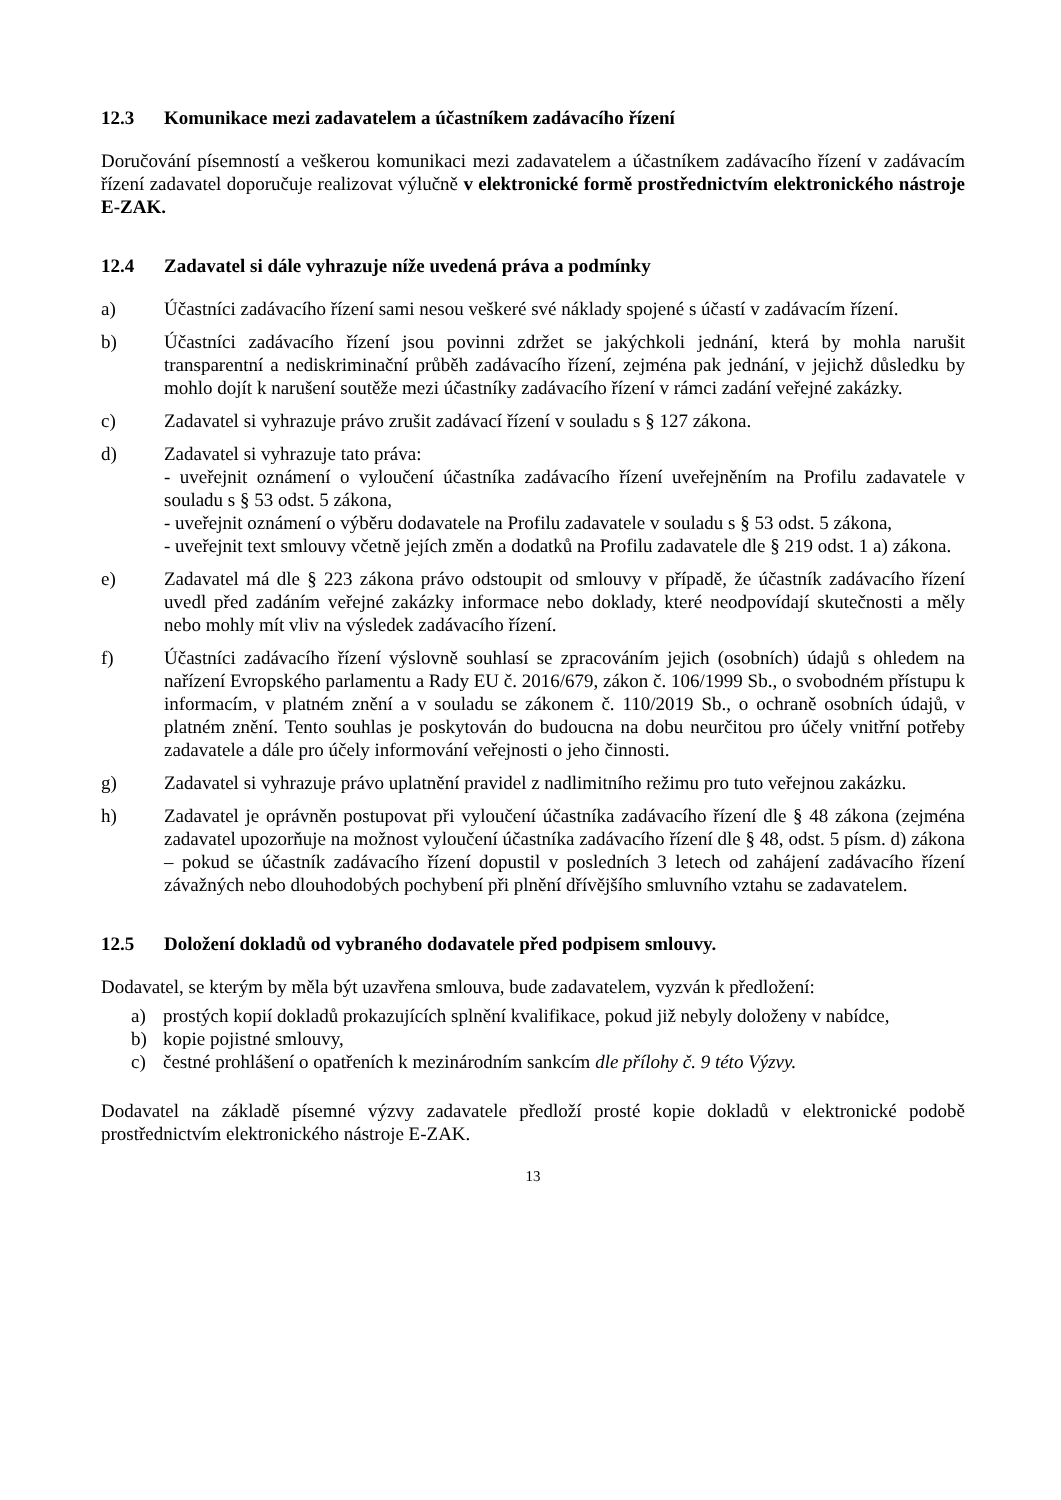12.3 Komunikace mezi zadavatelem a účastníkem zadávacího řízení
Doručování písemností a veškerou komunikaci mezi zadavatelem a účastníkem zadávacího řízení v zadávacím řízení zadavatel doporučuje realizovat výlučně v elektronické formě prostřednictvím elektronického nástroje E-ZAK.
12.4 Zadavatel si dále vyhrazuje níže uvedená práva a podmínky
a) Účastníci zadávacího řízení sami nesou veškeré své náklady spojené s účastí v zadávacím řízení.
b) Účastníci zadávacího řízení jsou povinni zdržet se jakýchkoli jednání, která by mohla narušit transparentní a nediskriminační průběh zadávacího řízení, zejména pak jednání, v jejichž důsledku by mohlo dojít k narušení soutěže mezi účastníky zadávacího řízení v rámci zadání veřejné zakázky.
c) Zadavatel si vyhrazuje právo zrušit zadávací řízení v souladu s § 127 zákona.
d) Zadavatel si vyhrazuje tato práva:
- uveřejnit oznámení o vyloučení účastníka zadávacího řízení uveřejněním na Profilu zadavatele v souladu s § 53 odst. 5 zákona,
- uveřejnit oznámení o výběru dodavatele na Profilu zadavatele v souladu s § 53 odst. 5 zákona,
- uveřejnit text smlouvy včetně jejích změn a dodatků na Profilu zadavatele dle § 219 odst. 1 a) zákona.
e) Zadavatel má dle § 223 zákona právo odstoupit od smlouvy v případě, že účastník zadávacího řízení uvedl před zadáním veřejné zakázky informace nebo doklady, které neodpovídají skutečnosti a měly nebo mohly mít vliv na výsledek zadávacího řízení.
f) Účastníci zadávacího řízení výslovně souhlasí se zpracováním jejich (osobních) údajů s ohledem na nařízení Evropského parlamentu a Rady EU č. 2016/679, zákon č. 106/1999 Sb., o svobodném přístupu k informacím, v platném znění a v souladu se zákonem č. 110/2019 Sb., o ochraně osobních údajů, v platném znění. Tento souhlas je poskytován do budoucna na dobu neurčitou pro účely vnitřní potřeby zadavatele a dále pro účely informování veřejnosti o jeho činnosti.
g) Zadavatel si vyhrazuje právo uplatnění pravidel z nadlimitního režimu pro tuto veřejnou zakázku.
h) Zadavatel je oprávněn postupovat při vyloučení účastníka zadávacího řízení dle § 48 zákona (zejména zadavatel upozorňuje na možnost vyloučení účastníka zadávacího řízení dle § 48, odst. 5 písm. d) zákona – pokud se účastník zadávacího řízení dopustil v posledních 3 letech od zahájení zadávacího řízení závažných nebo dlouhodobých pochybení při plnění dřívějšího smluvního vztahu se zadavatelem.
12.5 Doložení dokladů od vybraného dodavatele před podpisem smlouvy.
Dodavatel, se kterým by měla být uzavřena smlouva, bude zadavatelem, vyzván k předložení:
a) prostých kopií dokladů prokazujících splnění kvalifikace, pokud již nebyly doloženy v nabídce,
b) kopie pojistné smlouvy,
c) čestné prohlášení o opatřeních k mezinárodním sankcím dle přílohy č. 9 této Výzvy.
Dodavatel na základě písemné výzvy zadavatele předloží prosté kopie dokladů v elektronické podobě prostřednictvím elektronického nástroje E-ZAK.
13